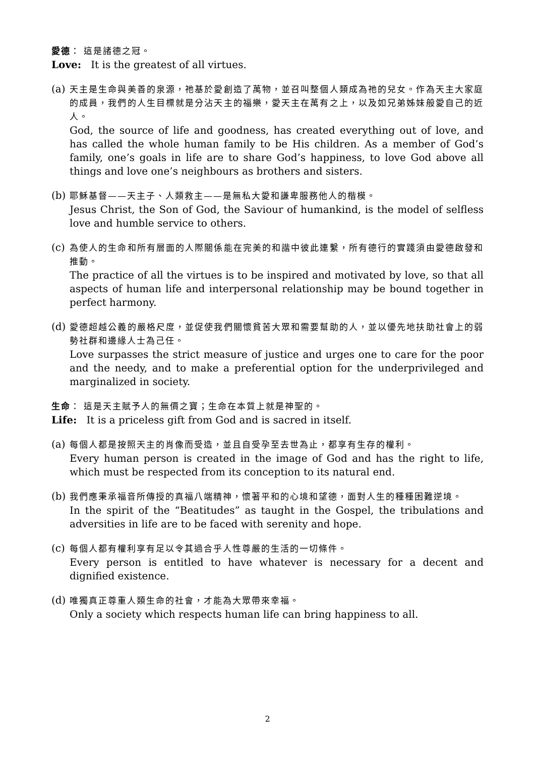愛德： 這是諸德之冠。
Love: It is the greatest of all virtues.
(a)
天主是生命與美善的泉源，祂基於愛創造了萬物，並召叫整個人類成為祂的兒女。作為天主大家庭的成員，我們的人生目標就是分沾天主的福樂，愛天主在萬有之上，以及如兄弟姊妹般愛自己的近人。
God, the source of life and goodness, has created everything out of love, and has called the whole human family to be His children. As a member of God’s family, one’s goals in life are to share God’s happiness, to love God above all things and love one’s neighbours as brothers and sisters.
(b)
耶穌基督——天主子、人類救主——是無私大愛和謙卑服務他人的楷模。
Jesus Christ, the Son of God, the Saviour of humankind, is the model of selfless love and humble service to others.
(c)
為使人的生命和所有層面的人際關係能在完美的和諧中彼此連繫，所有德行的實踐須由愛德啟發和推動。
The practice of all the virtues is to be inspired and motivated by love, so that all aspects of human life and interpersonal relationship may be bound together in perfect harmony.
(d)
愛德超越公義的嚴格尺度，並促使我們關懷貧苦大眾和需要幫助的人，並以優先地扶助社會上的弱勢社群和邊緣人士為己任。
Love surpasses the strict measure of justice and urges one to care for the poor and the needy, and to make a preferential option for the underprivileged and marginalized in society.
生命： 這是天主賦予人的無價之寶；生命在本質上就是神聖的。
Life: It is a priceless gift from God and is sacred in itself.
(a)
每個人都是按照天主的肖像而受造，並且自受孕至去世為止，都享有生存的權利。
Every human person is created in the image of God and has the right to life, which must be respected from its conception to its natural end.
(b)
我們應秉承福音所傳授的真福八端精神，懷著平和的心境和望德，面對人生的種種困難逆境。
In the spirit of the “Beatitudes” as taught in the Gospel, the tribulations and adversities in life are to be faced with serenity and hope.
(c)
每個人都有權利享有足以令其過合乎人性尊嚴的生活的一切條件。
Every person is entitled to have whatever is necessary for a decent and dignified existence.
(d)
唯獨真正尊重人類生命的社會，才能為大眾帶來幸福。
Only a society which respects human life can bring happiness to all.
2